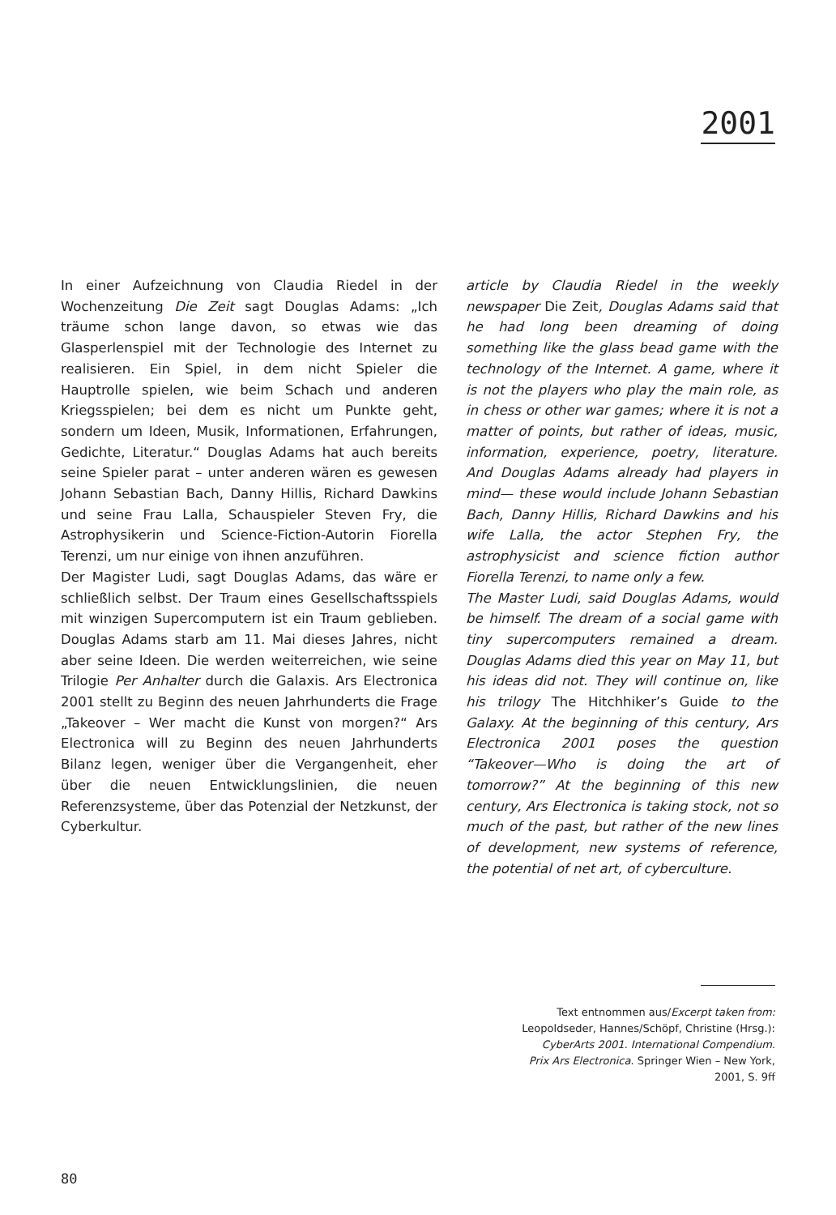2001
In einer Aufzeichnung von Claudia Riedel in der Wochenzeitung Die Zeit sagt Douglas Adams: „Ich träume schon lange davon, so etwas wie das Glasperlenspiel mit der Technologie des Internet zu realisieren. Ein Spiel, in dem nicht Spieler die Hauptrolle spielen, wie beim Schach und anderen Kriegsspielen; bei dem es nicht um Punkte geht, sondern um Ideen, Musik, Informationen, Erfahrungen, Gedichte, Literatur.“ Douglas Adams hat auch bereits seine Spieler parat – unter anderen wären es gewesen Johann Sebastian Bach, Danny Hillis, Richard Dawkins und seine Frau Lalla, Schauspieler Steven Fry, die Astrophysikerin und Science-Fiction-Autorin Fiorella Terenzi, um nur einige von ihnen anzuführen.
Der Magister Ludi, sagt Douglas Adams, das wäre er schließlich selbst. Der Traum eines Gesellschaftsspiels mit winzigen Supercomputern ist ein Traum geblieben. Douglas Adams starb am 11. Mai dieses Jahres, nicht aber seine Ideen. Die werden weiterreichen, wie seine Trilogie Per Anhalter durch die Galaxis. Ars Electronica 2001 stellt zu Beginn des neuen Jahrhunderts die Frage „Takeover – Wer macht die Kunst von morgen?“ Ars Electronica will zu Beginn des neuen Jahrhunderts Bilanz legen, weniger über die Vergangenheit, eher über die neuen Entwicklungslinien, die neuen Referenzsysteme, über das Potenzial der Netzkunst, der Cyberkultur.
article by Claudia Riedel in the weekly newspaper Die Zeit, Douglas Adams said that he had long been dreaming of doing something like the glass bead game with the technology of the Internet. A game, where it is not the players who play the main role, as in chess or other war games; where it is not a matter of points, but rather of ideas, music, information, experience, poetry, literature. And Douglas Adams already had players in mind— these would include Johann Sebastian Bach, Danny Hillis, Richard Dawkins and his wife Lalla, the actor Stephen Fry, the astrophysicist and science fiction author Fiorella Terenzi, to name only a few.
The Master Ludi, said Douglas Adams, would be himself. The dream of a social game with tiny supercomputers remained a dream. Douglas Adams died this year on May 11, but his ideas did not. They will continue on, like his trilogy The Hitchhiker’s Guide to the Galaxy. At the beginning of this century, Ars Electronica 2001 poses the question “Takeover—Who is doing the art of tomorrow?” At the beginning of this new century, Ars Electronica is taking stock, not so much of the past, but rather of the new lines of development, new systems of reference, the potential of net art, of cyberculture.
Text entnommen aus/Excerpt taken from:
Leopoldseder, Hannes/Schöpf, Christine (Hrsg.):
CyberArts 2001. International Compendium.
Prix Ars Electronica. Springer Wien – New York,
2001, S. 9ff
80